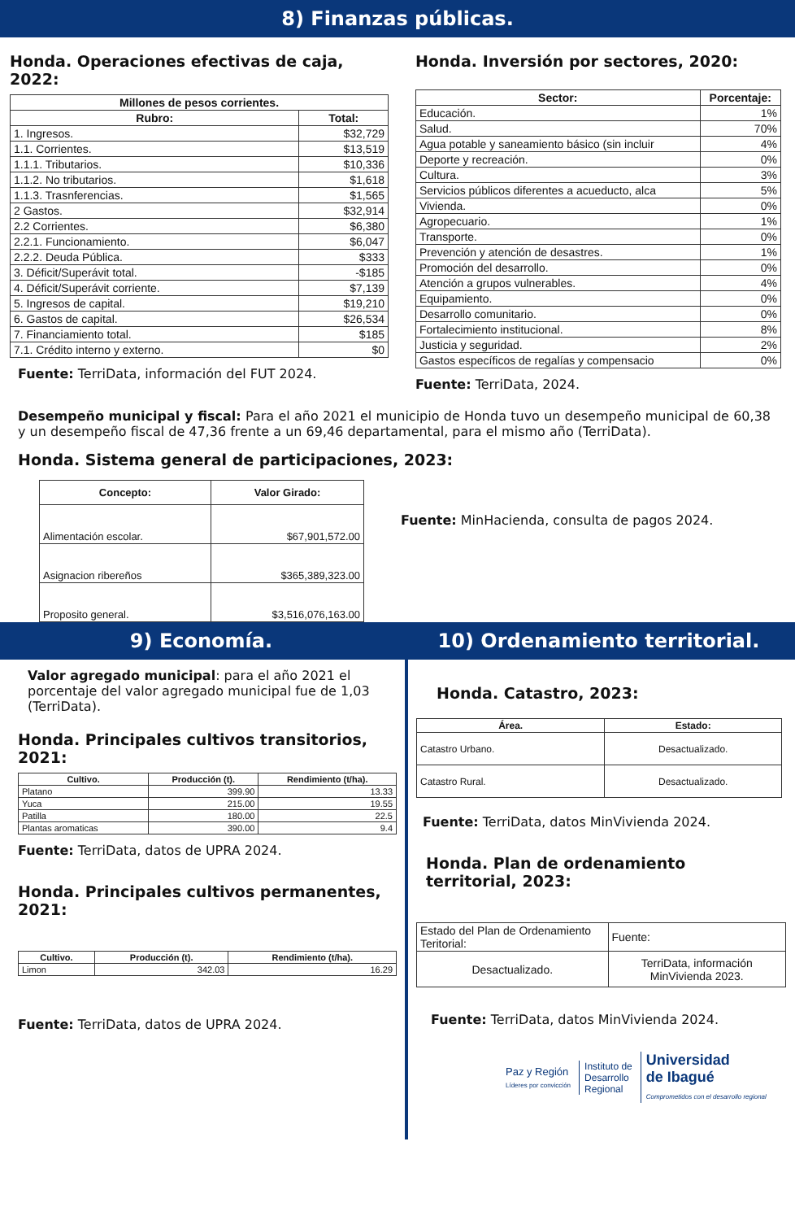8) Finanzas públicas.
Honda. Operaciones efectivas de caja, 2022:
| Millones de pesos corrientes. | |
| --- | --- |
| Rubro: | Total: |
| 1. Ingresos. | $32,729 |
| 1.1. Corrientes. | $13,519 |
| 1.1.1. Tributarios. | $10,336 |
| 1.1.2. No tributarios. | $1,618 |
| 1.1.3. Trasnferencias. | $1,565 |
| 2 Gastos. | $32,914 |
| 2.2 Corrientes. | $6,380 |
| 2.2.1. Funcionamiento. | $6,047 |
| 2.2.2. Deuda Pública. | $333 |
| 3. Déficit/Superávit total. | -$185 |
| 4. Déficit/Superávit corriente. | $7,139 |
| 5. Ingresos de capital. | $19,210 |
| 6. Gastos de capital. | $26,534 |
| 7. Financiamiento total. | $185 |
| 7.1. Crédito interno y externo. | $0 |
Fuente: TerriData, información del FUT 2024.
Honda. Inversión por sectores, 2020:
| Sector: | Porcentaje: |
| --- | --- |
| Educación. | 1% |
| Salud. | 70% |
| Agua potable y saneamiento básico (sin incluir | 4% |
| Deporte y recreación. | 0% |
| Cultura. | 3% |
| Servicios públicos diferentes a acueducto, alca | 5% |
| Vivienda. | 0% |
| Agropecuario. | 1% |
| Transporte. | 0% |
| Prevención y atención de desastres. | 1% |
| Promoción del desarrollo. | 0% |
| Atención a grupos vulnerables. | 4% |
| Equipamiento. | 0% |
| Desarrollo comunitario. | 0% |
| Fortalecimiento institucional. | 8% |
| Justicia y seguridad. | 2% |
| Gastos específicos de regalías y compensacio | 0% |
Fuente: TerriData, 2024.
Desempeño municipal y fiscal: Para el año 2021 el municipio de Honda tuvo un desempeño municipal de 60,38 y un desempeño fiscal de 47,36 frente a un 69,46 departamental, para el mismo año (TerriData).
Honda. Sistema general de participaciones, 2023:
| Concepto: | Valor Girado: |
| --- | --- |
| Alimentación escolar. | $67,901,572.00 |
| Asignacion ribereños | $365,389,323.00 |
| Proposito general. | $3,516,076,163.00 |
Fuente: MinHacienda, consulta de pagos 2024.
9) Economía. 10) Ordenamiento territorial.
Valor agregado municipal: para el año 2021 el porcentaje del valor agregado municipal fue de 1,03 (TerriData).
Honda. Principales cultivos transitorios, 2021:
| Cultivo. | Producción (t). | Rendimiento (t/ha). |
| --- | --- | --- |
| Platano | 399.90 | 13.33 |
| Yuca | 215.00 | 19.55 |
| Patilla | 180.00 | 22.5 |
| Plantas aromaticas | 390.00 | 9.4 |
Fuente: TerriData, datos de UPRA 2024.
Honda. Principales cultivos permanentes, 2021:
| Cultivo. | Producción (t). | Rendimiento (t/ha). |
| --- | --- | --- |
| Limon | 342.03 | 16.29 |
Fuente: TerriData, datos de UPRA 2024.
Honda. Catastro, 2023:
| Área. | Estado: |
| --- | --- |
| Catastro Urbano. | Desactualizado. |
| Catastro Rural. | Desactualizado. |
Fuente: TerriData, datos MinVivienda 2024.
Honda. Plan de ordenamiento territorial, 2023:
| Estado del Plan de Ordenamiento Teritorial: | Fuente: |
| Desactualizado. | TerriData, información MinVivienda 2023. |
Fuente: TerriData, datos MinVivienda 2024.
Paz y Región
Líderes por convicción
Instituto de
Desarrollo
Regional
Universidad
de Ibagué
Comprometidos con el desarrollo regional